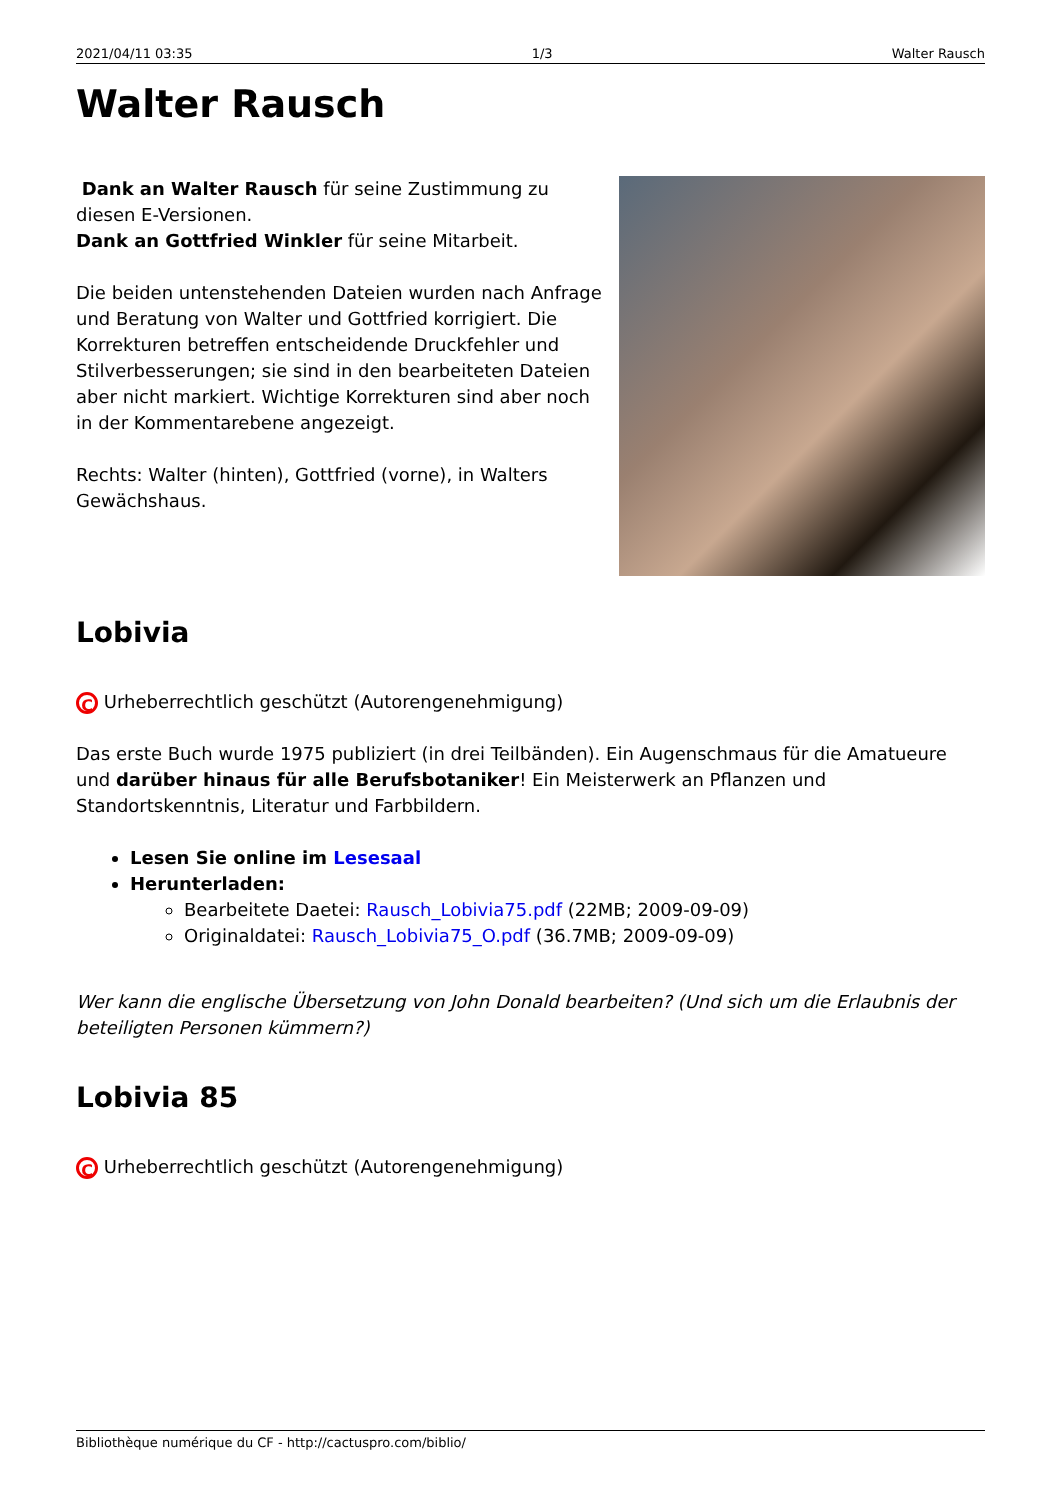2021/04/11 03:35 1/3 Walter Rausch
Walter Rausch
Dank an Walter Rausch für seine Zustimmung zu diesen E-Versionen.
Dank an Gottfried Winkler für seine Mitarbeit.
Die beiden untenstehenden Dateien wurden nach Anfrage und Beratung von Walter und Gottfried korrigiert. Die Korrekturen betreffen entscheidende Druckfehler und Stilverbesserungen; sie sind in den bearbeiteten Dateien aber nicht markiert. Wichtige Korrekturen sind aber noch in der Kommentarebene angezeigt.
Rechts: Walter (hinten), Gottfried (vorne), in Walters Gewächshaus.
Lobivia
C Urheberrechtlich geschützt (Autorengenehmigung)
Das erste Buch wurde 1975 publiziert (in drei Teilbänden). Ein Augenschmaus für die Amatueure und darüber hinaus für alle Berufsbotaniker! Ein Meisterwerk an Pflanzen und Standortskenntnis, Literatur und Farbbildern.
Lesen Sie online im Lesesaal
Herunterladen:
Bearbeitete Daetei: Rausch_Lobivia75.pdf (22MB; 2009-09-09)
Originaldatei: Rausch_Lobivia75_O.pdf (36.7MB; 2009-09-09)
Wer kann die englische Übersetzung von John Donald bearbeiten? (Und sich um die Erlaubnis der beteiligten Personen kümmern?)
Lobivia 85
C Urheberrechtlich geschützt (Autorengenehmigung)
Bibliothèque numérique du CF - http://cactuspro.com/biblio/